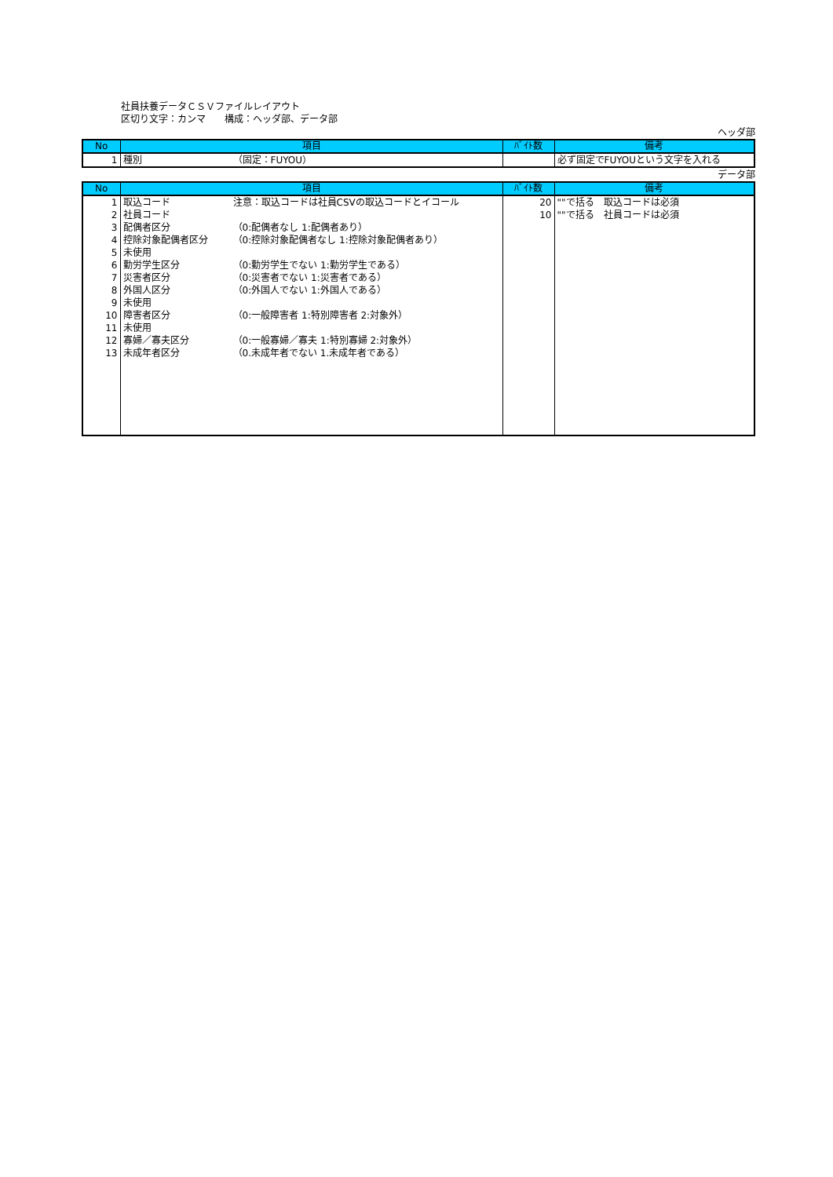社員扶養データＣＳＶファイルレイアウト
区切り文字：カンマ　　構成：ヘッダ部、データ部
ヘッダ部
| No | 項目 | ﾊﾞｲﾄ数 | 備考 |
| --- | --- | --- | --- |
| 1 | 種別 （固定：FUYOU） | | 必ず固定でFUYOUという文字を入れる |
データ部
| No | 項目 | ﾊﾞｲﾄ数 | 備考 |
| --- | --- | --- | --- |
| 1 | 取込コード 注意：取込コードは社員CSVの取込コードとイコール | 20 | ""で括る 取込コードは必須 |
| 2 | 社員コード | 10 | ""で括る 社員コードは必須 |
| 3 | 配偶者区分 （0:配偶者なし 1:配偶者あり） | | |
| 4 | 控除対象配偶者区分 （0:控除対象配偶者なし 1:控除対象配偶者あり） | | |
| 5 | 未使用 | | |
| 6 | 勤労学生区分 （0:勤労学生でない 1:勤労学生である） | | |
| 7 | 災害者区分 （0:災害者でない 1:災害者である） | | |
| 8 | 外国人区分 （0:外国人でない 1:外国人である） | | |
| 9 | 未使用 | | |
| 10 | 障害者区分 （0:一般障害者 1:特別障害者 2:対象外） | | |
| 11 | 未使用 | | |
| 12 | 寡婦／寡夫区分 （0:一般寡婦／寡夫 1:特別寡婦 2:対象外） | | |
| 13 | 未成年者区分 （0.未成年者でない 1.未成年者である） | | |